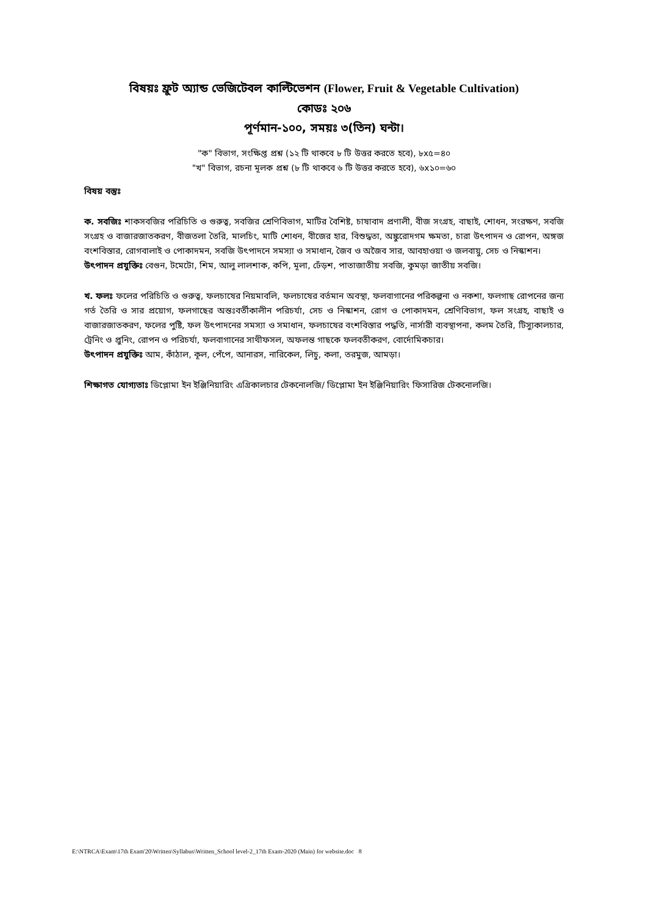বিষয়ঃ ফ্রুট অ্যান্ড ভেজিটেবল কাল্টিভেশন (Flower, Fruit & Vegetable Cultivation)
কোডঃ ২০৬
পূর্ণমান-১০০, সময়ঃ ৩(তিন) ঘন্টা।
"ক" বিভাগ, সংক্ষিপ্ত প্রশ্ন (১২ টি থাকবে ৮ টি উত্তর করতে হবে), ৮x৫=৪০
"খ" বিভাগ, রচনা মূলক প্রশ্ন (৮ টি থাকবে ৬ টি উত্তর করতে হবে), ৬x১০=৬০
বিষয় বস্তুঃ
ক. সবজিঃ শাকসবজির পরিচিতি ও গুরুত্ব, সবজির শ্রেণিবিভাগ, মাটির বৈশিষ্ট, চাষাবাদ প্রণালী, বীজ সংগ্রহ, বাছাই, শোধন, সংরক্ষণ, সবজি সংগ্রহ ও বাজারজাতকরণ, বীজতলা তৈরি, মালচিং, মাটি শোধন, বীজের হার, বিশুদ্ধতা, অঙ্কুরোদগম ক্ষমতা, চারা উৎপাদন ও রোপন, অঙ্গজ বংশবিস্তার, রোগবালাই ও পোকাদমন, সবজি উৎপাদনে সমস্যা ও সমাধান, জৈব ও অজৈব সার, আবহাওয়া ও জলবায়ু, সেচ ও নিস্কাশন।
উৎপাদন প্রযুক্তিঃ বেগুন, টমেটো, শিম, আলু লালশাক, কপি, মূলা, ঢেঁড়শ, পাতাজাতীয় সবজি, কুমড়া জাতীয় সবজি।
খ. ফলঃ ফলের পরিচিতি ও গুরুত্ব, ফলচাষের নিয়মাবলি, ফলচাষের বর্তমান অবস্থা, ফলবাগানের পরিকল্পনা ও নকশা, ফলগাছ রোপনের জন্য গর্ত তৈরি ও সার প্রয়োগ, ফলগাছের অন্তঃবর্তীকালীন পরিচর্যা, সেচ ও নিস্কাশন, রোগ ও পোকাদমন, শ্রেণিবিভাগ, ফল সংগ্রহ, বাছাই ও বাজারজাতকরণ, ফলের পুষ্টি, ফল উৎপাদনের সমস্যা ও সমাধান, ফলচাষের বংশবিস্তার পদ্ধতি, নার্সারী ব্যবস্থাপনা, কলম তৈরি, টিস্যুকালচার, ট্রেনিং ও প্রুনিং, রোপন ও পরিচর্যা, ফলবাগানের সাথীফসল, অফলন্ত গাছকে ফলবতীকরণ, বোর্দোমিকচার।
উৎপাদন প্রযুক্তিঃ আম, কাঁঠাল, কূল, পেঁপে, আনারস, নারিকেল, লিচু, কলা, তরমুজ, আমড়া।
শিক্ষাগত যোগ্যতাঃ ডিপ্লোমা ইন ইঞ্জিনিয়ারিং এগ্রিকালচার টেকনোলজি/ ডিপ্লোমা ইন ইঞ্জিনিয়ারিং ফিসারিজ টেকনোলজি।
E:\NTRCA\Exam\17th Exam'20\Written\Syllabus\Written_School level-2_17th Exam-2020 (Main) for website.doc 8